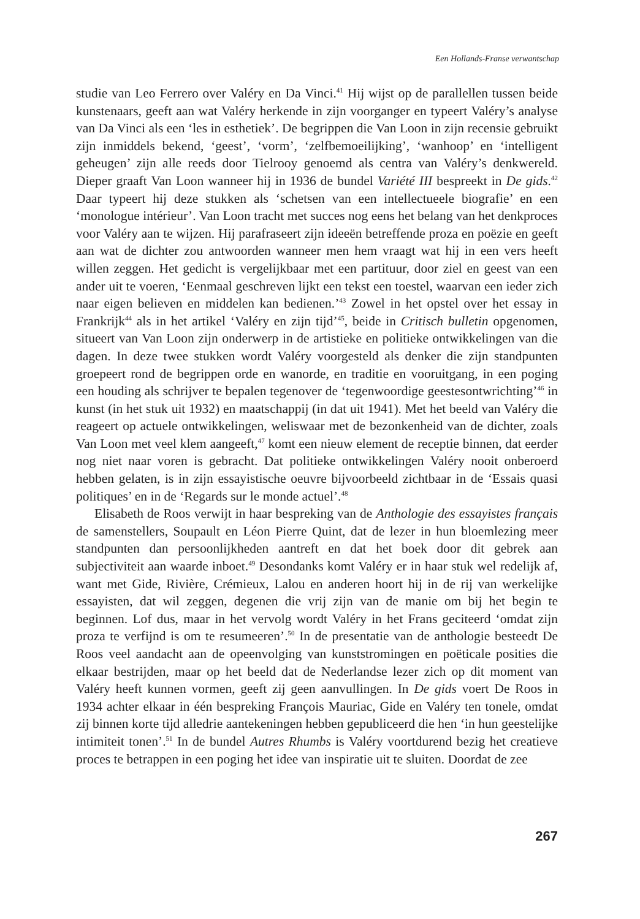Een Hollands-Franse verwantschap
studie van Leo Ferrero over Valéry en Da Vinci.<sup>41</sup> Hij wijst op de parallellen tussen beide kunstenaars, geeft aan wat Valéry herkende in zijn voorganger en typeert Valéry’s analyse van Da Vinci als een ‘les in esthetiek’. De begrippen die Van Loon in zijn recensie gebruikt zijn inmiddels bekend, ‘geest’, ‘vorm’, ‘zelfbemoeilijking’, ‘wanhoop’ en ‘intelligent geheugen’ zijn alle reeds door Tielrooy genoemd als centra van Valéry’s denkwereld. Dieper graaft Van Loon wanneer hij in 1936 de bundel Variété III bespreekt in De gids.<sup>42</sup> Daar typeert hij deze stukken als ‘schetsen van een intellectueele biografie’ en een ‘monologue intérieur’. Van Loon tracht met succes nog eens het belang van het denkproces voor Valéry aan te wijzen. Hij parafraseert zijn ideeën betreffende proza en poëzie en geeft aan wat de dichter zou antwoorden wanneer men hem vraagt wat hij in een vers heeft willen zeggen. Het gedicht is vergelijkbaar met een partituur, door ziel en geest van een ander uit te voeren, ‘Eenmaal geschreven lijkt een tekst een toestel, waarvan een ieder zich naar eigen believen en middelen kan bedienen.’<sup>43</sup> Zowel in het opstel over het essay in Frankrijk<sup>44</sup> als in het artikel ‘Valéry en zijn tijd’<sup>45</sup>, beide in Critisch bulletin opgenomen, situeert van Van Loon zijn onderwerp in de artistieke en politieke ontwikkelingen van die dagen. In deze twee stukken wordt Valéry voorgesteld als denker die zijn standpunten groepeert rond de begrippen orde en wanorde, en traditie en vooruitgang, in een poging een houding als schrijver te bepalen tegenover de ‘tegenwoordige geestesontwrichting’<sup>46</sup> in kunst (in het stuk uit 1932) en maatschappij (in dat uit 1941). Met het beeld van Valéry die reageert op actuele ontwikkelingen, weliswaar met de bezonkenheid van de dichter, zoals Van Loon met veel klem aangeeft,<sup>47</sup> komt een nieuw element de receptie binnen, dat eerder nog niet naar voren is gebracht. Dat politieke ontwikkelingen Valéry nooit onberoerd hebben gelaten, is in zijn essayistische oeuvre bijvoorbeeld zichtbaar in de ‘Essais quasi politiques’ en in de ‘Regards sur le monde actuel’.<sup>48</sup>
Elisabeth de Roos verwijt in haar bespreking van de Anthologie des essayistes français de samenstellers, Soupault en Léon Pierre Quint, dat de lezer in hun bloemlezing meer standpunten dan persoonlijkheden aantreft en dat het boek door dit gebrek aan subjectiviteit aan waarde inboet.<sup>49</sup> Desondanks komt Valéry er in haar stuk wel redelijk af, want met Gide, Rivière, Crémieux, Lalou en anderen hoort hij in de rij van werkelijke essayisten, dat wil zeggen, degenen die vrij zijn van de manie om bij het begin te beginnen. Lof dus, maar in het vervolg wordt Valéry in het Frans geciteerd ‘omdat zijn proza te verfijnd is om te resumeeren’.<sup>50</sup> In de presentatie van de anthologie besteedt De Roos veel aandacht aan de opeenvolging van kunststromingen en poëticale posities die elkaar bestrijden, maar op het beeld dat de Nederlandse lezer zich op dit moment van Valéry heeft kunnen vormen, geeft zij geen aanvullingen. In De gids voert De Roos in 1934 achter elkaar in één bespreking François Mauriac, Gide en Valéry ten tonele, omdat zij binnen korte tijd alledrie aantekeningen hebben gepubliceerd die hen ‘in hun geestelijke intimiteit tonen’.<sup>51</sup> In de bundel Autres Rhumbs is Valéry voortdurend bezig het creatieve proces te betrappen in een poging het idee van inspiratie uit te sluiten. Doordat de zee
267